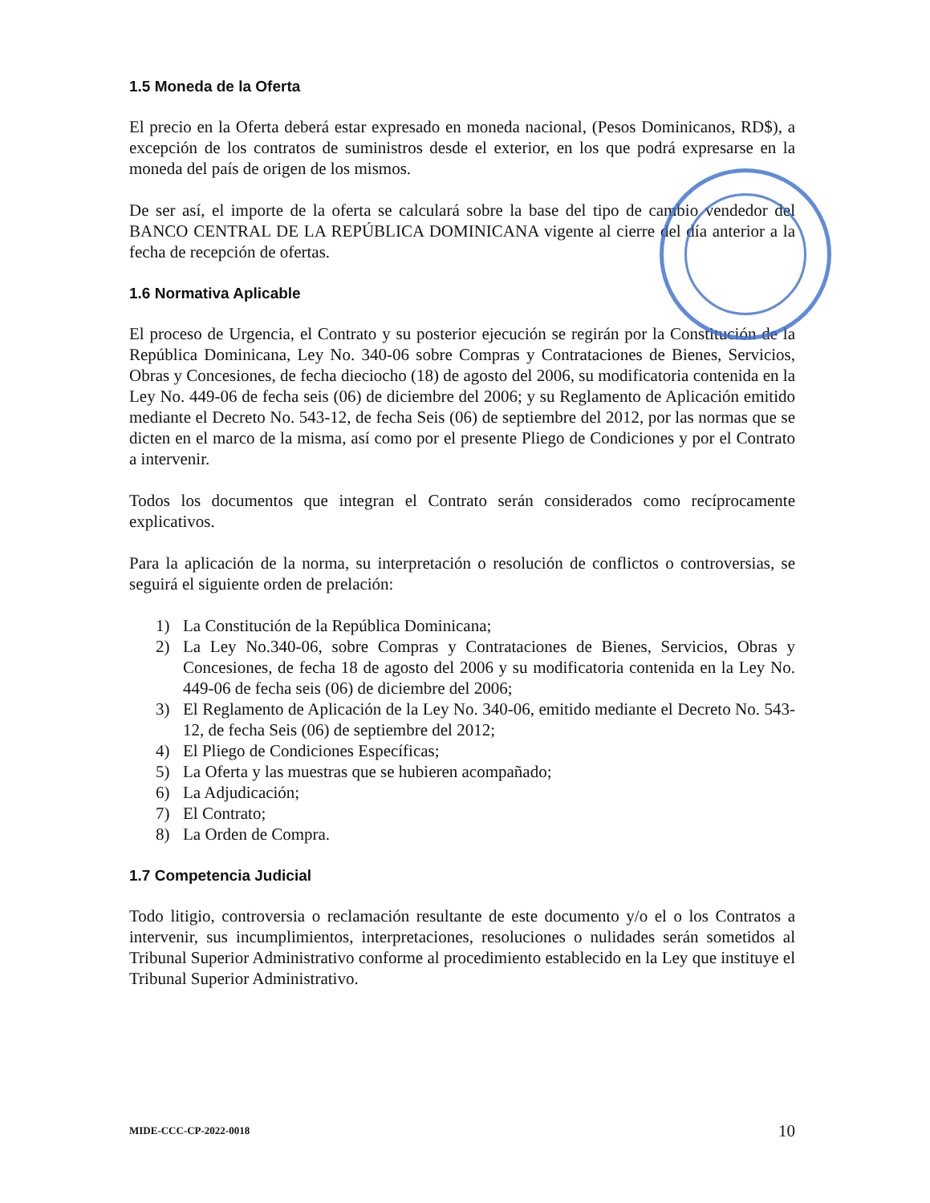1.5 Moneda de la Oferta
El precio en la Oferta deberá estar expresado en moneda nacional, (Pesos Dominicanos, RD$), a excepción de los contratos de suministros desde el exterior, en los que podrá expresarse en la moneda del país de origen de los mismos.
De ser así, el importe de la oferta se calculará sobre la base del tipo de cambio vendedor del BANCO CENTRAL DE LA REPÚBLICA DOMINICANA vigente al cierre del día anterior a la fecha de recepción de ofertas.
1.6 Normativa Aplicable
El proceso de Urgencia, el Contrato y su posterior ejecución se regirán por la Constitución de la República Dominicana, Ley No. 340-06 sobre Compras y Contrataciones de Bienes, Servicios, Obras y Concesiones, de fecha dieciocho (18) de agosto del 2006, su modificatoria contenida en la Ley No. 449-06 de fecha seis (06) de diciembre del 2006; y su Reglamento de Aplicación emitido mediante el Decreto No. 543-12, de fecha Seis (06) de septiembre del 2012, por las normas que se dicten en el marco de la misma, así como por el presente Pliego de Condiciones y por el Contrato a intervenir.
Todos los documentos que integran el Contrato serán considerados como recíprocamente explicativos.
Para la aplicación de la norma, su interpretación o resolución de conflictos o controversias, se seguirá el siguiente orden de prelación:
1) La Constitución de la República Dominicana;
2) La Ley No.340-06, sobre Compras y Contrataciones de Bienes, Servicios, Obras y Concesiones, de fecha 18 de agosto del 2006 y su modificatoria contenida en la Ley No. 449-06 de fecha seis (06) de diciembre del 2006;
3) El Reglamento de Aplicación de la Ley No. 340-06, emitido mediante el Decreto No. 543-12, de fecha Seis (06) de septiembre del 2012;
4) El Pliego de Condiciones Específicas;
5) La Oferta y las muestras que se hubieren acompañado;
6) La Adjudicación;
7) El Contrato;
8) La Orden de Compra.
1.7 Competencia Judicial
Todo litigio, controversia o reclamación resultante de este documento y/o el o los Contratos a intervenir, sus incumplimientos, interpretaciones, resoluciones o nulidades serán sometidos al Tribunal Superior Administrativo conforme al procedimiento establecido en la Ley que instituye el Tribunal Superior Administrativo.
MIDE-CCC-CP-2022-0018 10